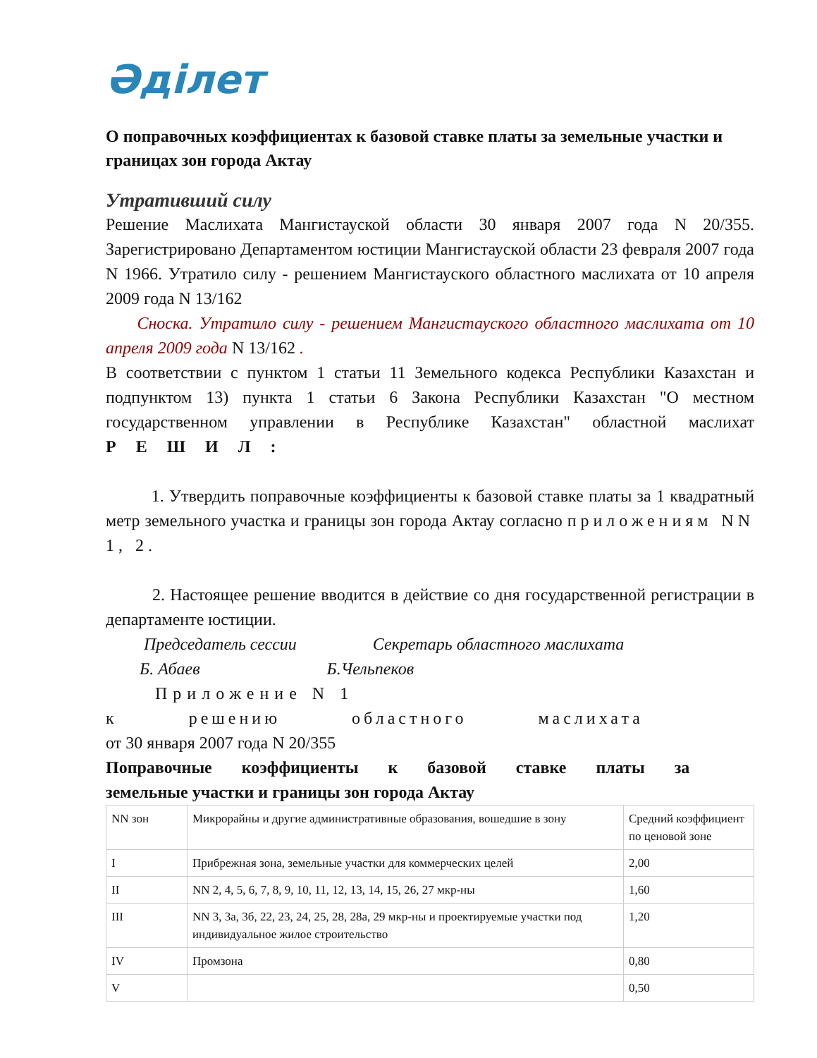Әділет
О поправочных коэффициентах к базовой ставке платы за земельные участки и границах зон города Актау
Утративший силу
Решение Маслихата Мангистауской области 30 января 2007 года N 20/355. Зарегистрировано Департаментом юстиции Мангистауской области 23 февраля 2007 года N 1966. Утратило силу - решением Мангистауского областного маслихата от 10 апреля 2009 года N 13/162
Сноска. Утратило силу - решением Мангистауского областного маслихата от 10 апреля 2009 года N 13/162 .
В соответствии с пунктом 1 статьи 11 Земельного кодекса Республики Казахстан и подпунктом 13) пункта 1 статьи 6 Закона Республики Казахстан "О местном государственном управлении в Республике Казахстан" областной маслихат РЕШИЛ:
1. Утвердить поправочные коэффициенты к базовой ставке платы за 1 квадратный метр земельного участка и границы зон города Актау согласно приложениям NN 1, 2.
2. Настоящее решение вводится в действие со дня государственной регистрации в департаменте юстиции.
Председатель сессии Секретарь областного маслихата
Б. Абаев Б.Чельпеков
Приложение N 1
к решению областного маслихата
от 30 января 2007 года N 20/355
Поправочные коэффициенты к базовой ставке платы за
земельные участки и границы зон города Актау
| NN зон | Микрорайны и другие административные образования, вошедшие в зону | Средний коэффициент по ценовой зоне |
| I | Прибрежная зона, земельные участки для коммерческих целей | 2,00 |
| II | NN 2, 4, 5, 6, 7, 8, 9, 10, 11, 12, 13, 14, 15, 26, 27 мкр-ны | 1,60 |
| III | NN 3, 3а, 3б, 22, 23, 24, 25, 28, 28а, 29 мкр-ны и проектируемые участки под индивидуальное жилое строительство | 1,20 |
| IV | Промзона | 0,80 |
| V | | 0,50 |